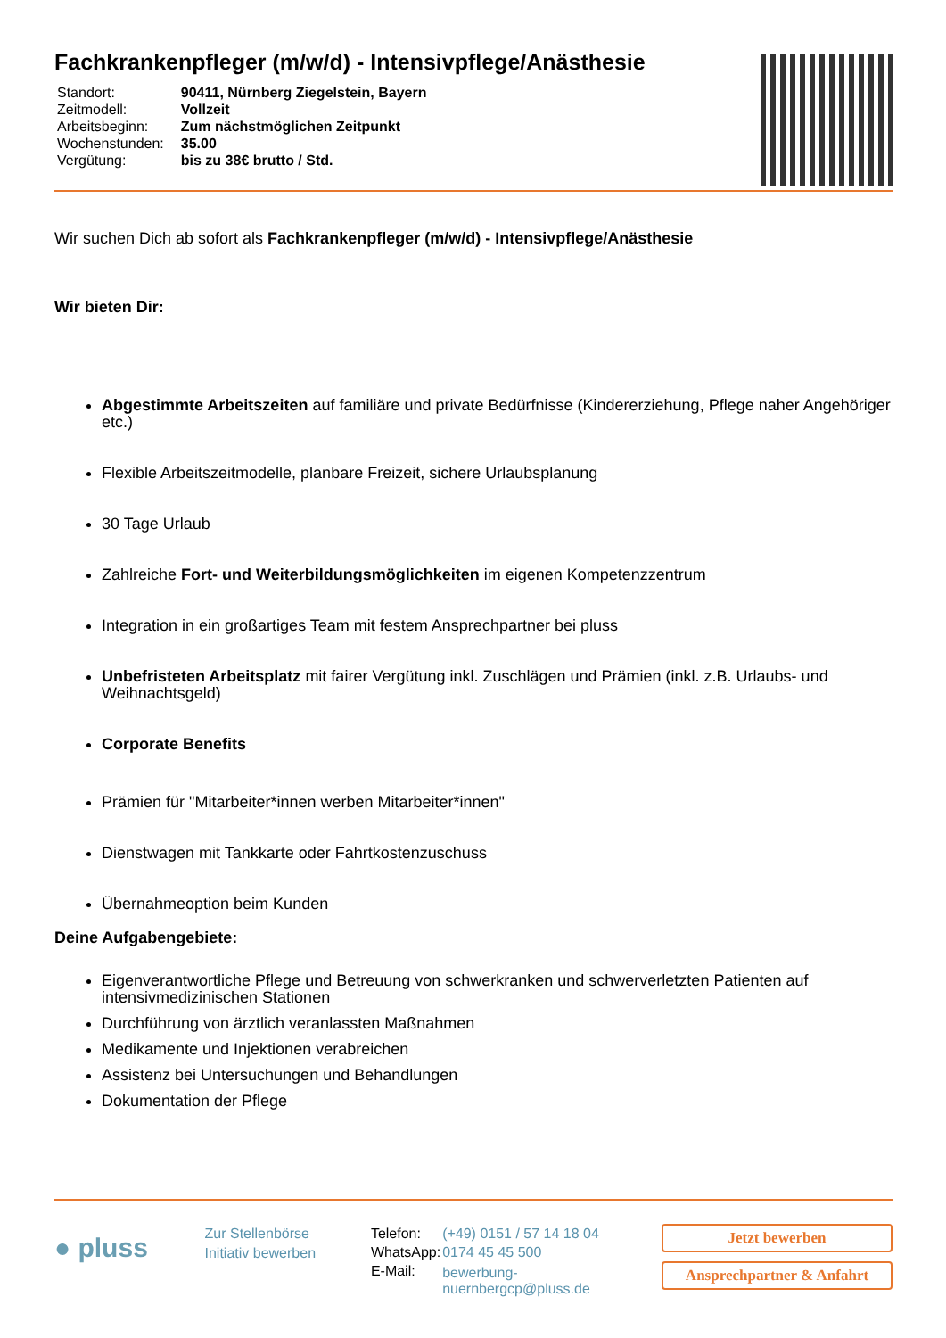Fachkrankenpfleger (m/w/d) - Intensivpflege/Anästhesie
| Standort: | 90411, Nürnberg Ziegelstein, Bayern |
| Zeitmodell: | Vollzeit |
| Arbeitsbeginn: | Zum nächstmöglichen Zeitpunkt |
| Wochenstunden: | 35.00 |
| Vergütung: | bis zu 38€ brutto / Std. |
Wir suchen Dich ab sofort als Fachkrankenpfleger (m/w/d) - Intensivpflege/Anästhesie
Wir bieten Dir:
Abgestimmte Arbeitszeiten auf familiäre und private Bedürfnisse (Kindererziehung, Pflege naher Angehöriger etc.)
Flexible Arbeitszeitmodelle, planbare Freizeit, sichere Urlaubsplanung
30 Tage Urlaub
Zahlreiche Fort- und Weiterbildungsmöglichkeiten im eigenen Kompetenzzentrum
Integration in ein großartiges Team mit festem Ansprechpartner bei pluss
Unbefristeten Arbeitsplatz mit fairer Vergütung inkl. Zuschlägen und Prämien (inkl. z.B. Urlaubs- und Weihnachtsgeld)
Corporate Benefits
Prämien für "Mitarbeiter*innen werben Mitarbeiter*innen"
Dienstwagen mit Tankkarte oder Fahrtkostenzuschuss
Übernahmeoption beim Kunden
Deine Aufgabengebiete:
Eigenverantwortliche Pflege und Betreuung von schwerkranken und schwerverletzten Patienten auf intensivmedizinischen Stationen
Durchführung von ärztlich veranlassten Maßnahmen
Medikamente und Injektionen verabreichen
Assistenz bei Untersuchungen und Behandlungen
Dokumentation der Pflege
● pluss
Zur Stellenbörse
Initiativ bewerben
| Telefon: | (+49) 0151 / 57 14 18 04 |
| WhatsApp: | 0174 45 45 500 |
| E-Mail: | bewerbung-nuernbergcp@pluss.de |
Jetzt bewerben
Ansprechpartner & Anfahrt